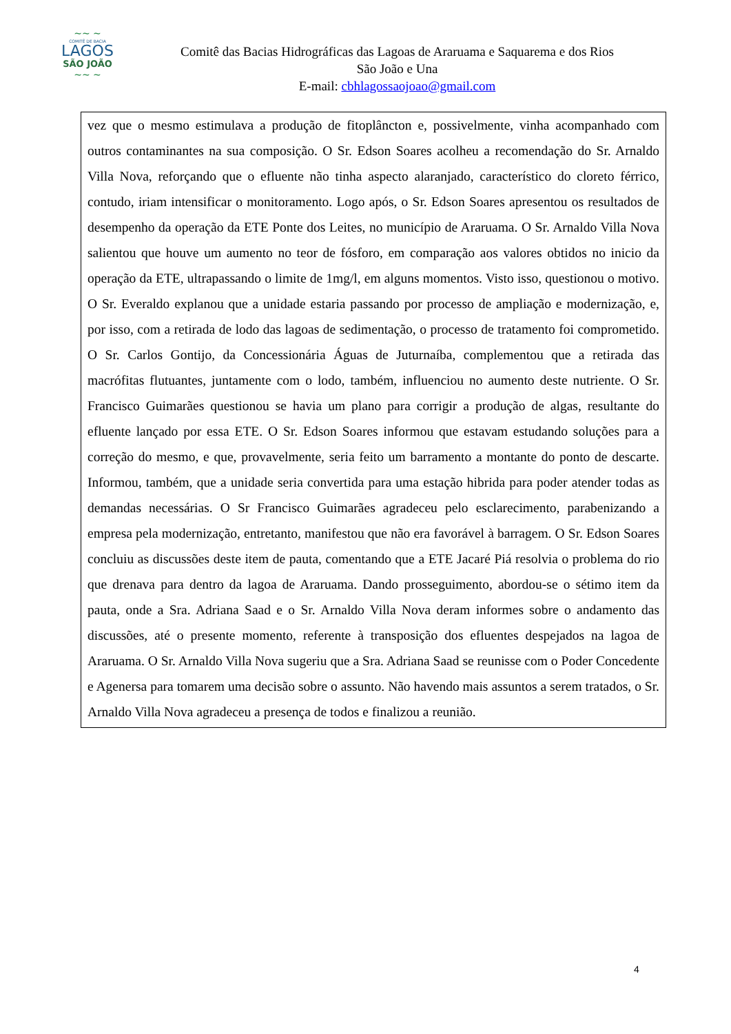~~ ~
COMITÊ DE BACIA
LAGOS
SÃO JOÃO
~~ ~
Comitê das Bacias Hidrográficas das Lagoas de Araruama e Saquarema e dos Rios
São João e Una
E-mail: cbhlagossaojoao@gmail.com
vez que o mesmo estimulava a produção de fitoplâncton e, possivelmente, vinha acompanhado com outros contaminantes na sua composição. O Sr. Edson Soares acolheu a recomendação do Sr. Arnaldo Villa Nova, reforçando que o efluente não tinha aspecto alaranjado, característico do cloreto férrico, contudo, iriam intensificar o monitoramento. Logo após, o Sr. Edson Soares apresentou os resultados de desempenho da operação da ETE Ponte dos Leites, no município de Araruama. O Sr. Arnaldo Villa Nova salientou que houve um aumento no teor de fósforo, em comparação aos valores obtidos no inicio da operação da ETE, ultrapassando o limite de 1mg/l, em alguns momentos. Visto isso, questionou o motivo. O Sr. Everaldo explanou que a unidade estaria passando por processo de ampliação e modernização, e, por isso, com a retirada de lodo das lagoas de sedimentação, o processo de tratamento foi comprometido. O Sr. Carlos Gontijo, da Concessionária Águas de Juturnaíba, complementou que a retirada das macrófitas flutuantes, juntamente com o lodo, também, influenciou no aumento deste nutriente. O Sr. Francisco Guimarães questionou se havia um plano para corrigir a produção de algas, resultante do efluente lançado por essa ETE. O Sr. Edson Soares informou que estavam estudando soluções para a correção do mesmo, e que, provavelmente, seria feito um barramento a montante do ponto de descarte. Informou, também, que a unidade seria convertida para uma estação hibrida para poder atender todas as demandas necessárias. O Sr Francisco Guimarães agradeceu pelo esclarecimento, parabenizando a empresa pela modernização, entretanto, manifestou que não era favorável à barragem. O Sr. Edson Soares concluiu as discussões deste item de pauta, comentando que a ETE Jacaré Piá resolvia o problema do rio que drenava para dentro da lagoa de Araruama. Dando prosseguimento, abordou-se o sétimo item da pauta, onde a Sra. Adriana Saad e o Sr. Arnaldo Villa Nova deram informes sobre o andamento das discussões, até o presente momento, referente à transposição dos efluentes despejados na lagoa de Araruama. O Sr. Arnaldo Villa Nova sugeriu que a Sra. Adriana Saad se reunisse com o Poder Concedente e Agenersa para tomarem uma decisão sobre o assunto. Não havendo mais assuntos a serem tratados, o Sr. Arnaldo Villa Nova agradeceu a presença de todos e finalizou a reunião.
4